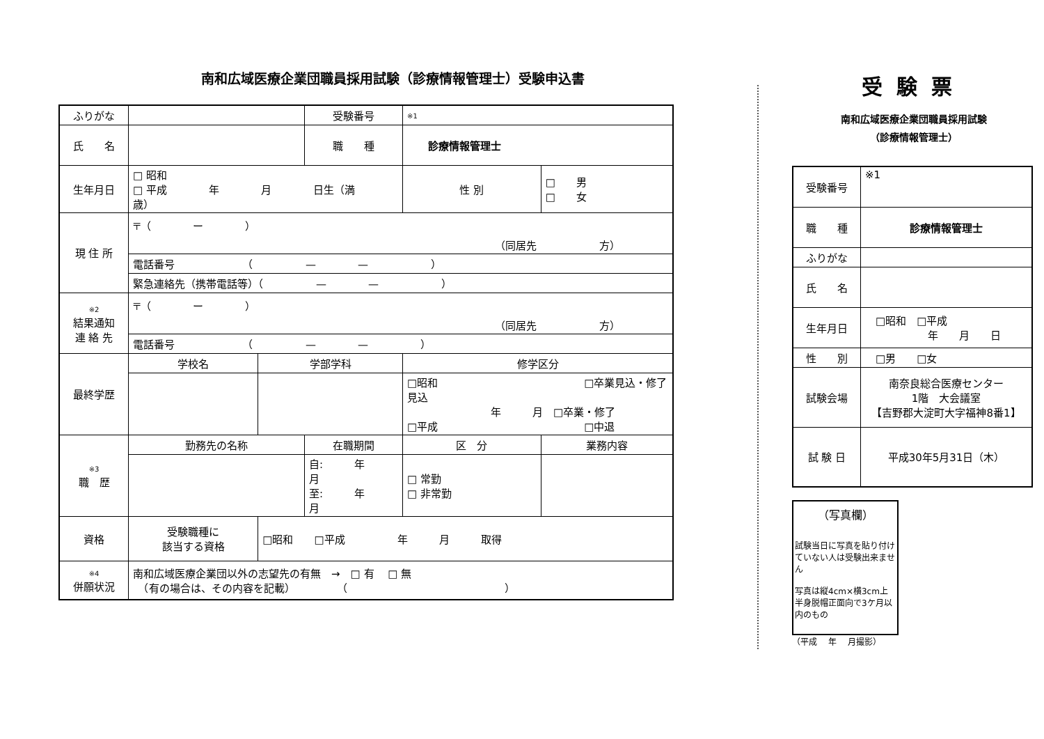南和広域医療企業団職員採用試験（診療情報管理士）受験申込書
| ふりがな | | | 受験番号 | | ※1 | | |
| 氏 名 | | | 職 種 | | 診療情報管理士 | | |
| 生年月日 | □ 昭和 □ 平成 年 月 日生（満 歳） | | | | | 性 別 | □ 男 □ 女 |
| 現 住 所 | 〒（ ー ） （同居先 方） | | | | | | |
| | 電話番号 （ — — ） | | | | | | |
| | 緊急連絡先（携帯電話等）（ — — ） | | | | | | |
| ※2 結果通知 連 絡 先 | 〒（ ー ） （同居先 方） | | | | | | |
| | 電話番号 （ — — ） | | | | | | |
| 最終学歴 | 学校名 | 学部学科 | | 修学区分 | | | |
| | | | | □昭和 □卒業見込・修了見込 年 月 □卒業・修了 □平成 □中退 | | | |
| ※3 職 歴 | 勤務先の名称 | | 在職期間 | | 区 分 | | 業務内容 |
| | | | 自: 年 月 至: 年 月 | | □ 常勤 □ 非常勤 | | |
| 資格 | 受験職種に 該当する資格 | □昭和 □平成 年 月 取得 | | | | | |
| ※4 併願状況 | 南和広域医療企業団以外の志望先の有無 → □ 有 □ 無 （有の場合は、その内容を記載） （ ） | | | | | | |
受験票
南和広域医療企業団職員採用試験
（診療情報管理士）
| 受験番号 | ※1 |
| 職 種 | 診療情報管理士 |
| ふりがな | |
| 氏 名 | |
| 生年月日 | □昭和 □平成 年 月 日 |
| 性 別 | □男 □女 |
| 試験会場 | 南奈良総合医療センター 1階 大会議室 【吉野郡大淀町大字福神8番1】 |
| 試 験 日 | 平成30年5月31日（木） |
（写真欄）
試験当日に写真を貼り付けていない人は受験出来ません
写真は縦4cm×横3cm上半身脱帽正面向で3ケ月以内のもの
（平成　 年　 月撮影）